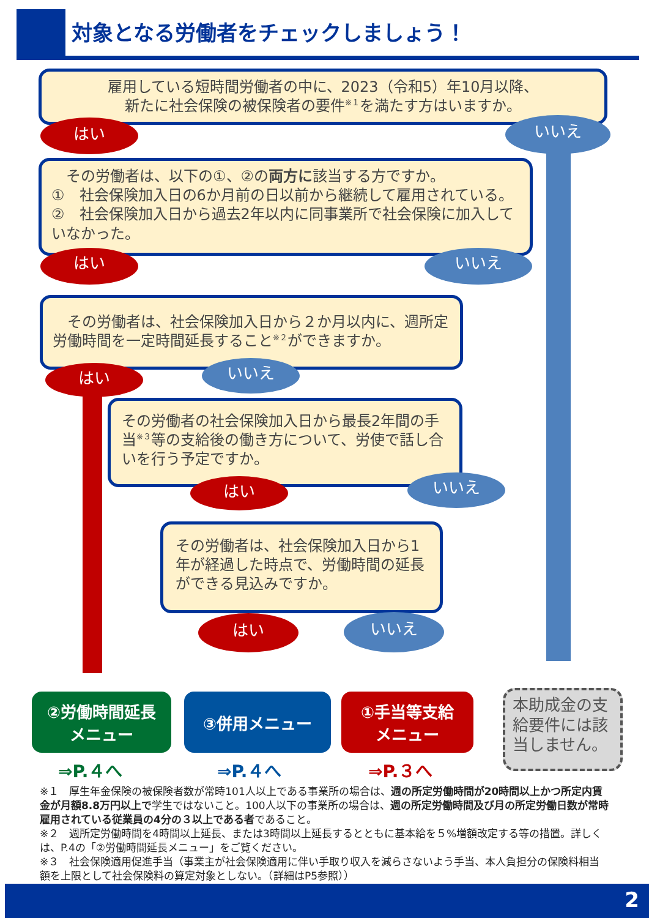対象となる労働者をチェックしましょう！
雇用している短時間労働者の中に、2023（令和5）年10月以降、
新たに社会保険の被保険者の要件<sup>※１</sup>を満たす方はいますか。
はい いいえ
　その労働者は、以下の①、②の両方に該当する方ですか。
①　社会保険加入日の6か月前の日以前から継続して雇用されている。
②　社会保険加入日から過去2年以内に同事業所で社会保険に加入していなかった。
はい いいえ
　その労働者は、社会保険加入日から２か月以内に、週所定労働時間を一定時間延長すること<sup>※２</sup>ができますか。
はい いいえ
その労働者の社会保険加入日から最長2年間の手当<sup>※３</sup>等の支給後の働き方について、労使で話し合いを行う予定ですか。
はい いいえ
その労働者は、社会保険加入日から1年が経過した時点で、労働時間の延長ができる見込みですか。
はい いいえ
②労働時間延長
メニュー
③併用メニュー
①手当等支給
メニュー
本助成金の支給要件には該当しません。
⇒P.４へ ⇒P.４へ ⇒P.３へ
※１　厚生年金保険の被保険者数が常時101人以上である事業所の場合は、週の所定労働時間が20時間以上かつ所定内賃金が月額8.8万円以上で学生ではないこと。100人以下の事業所の場合は、週の所定労働時間及び月の所定労働日数が常時雇用されている従業員の4分の３以上である者であること。
※２　週所定労働時間を4時間以上延長、または3時間以上延長するとともに基本給を５%増額改定する等の措置。詳しくは、P.4の「②労働時間延長メニュー」をご覧ください。
※３　社会保険適用促進手当（事業主が社会保険適用に伴い手取り収入を減らさないよう手当、本人負担分の保険料相当額を上限として社会保険料の算定対象としない。（詳細はP5参照））
2